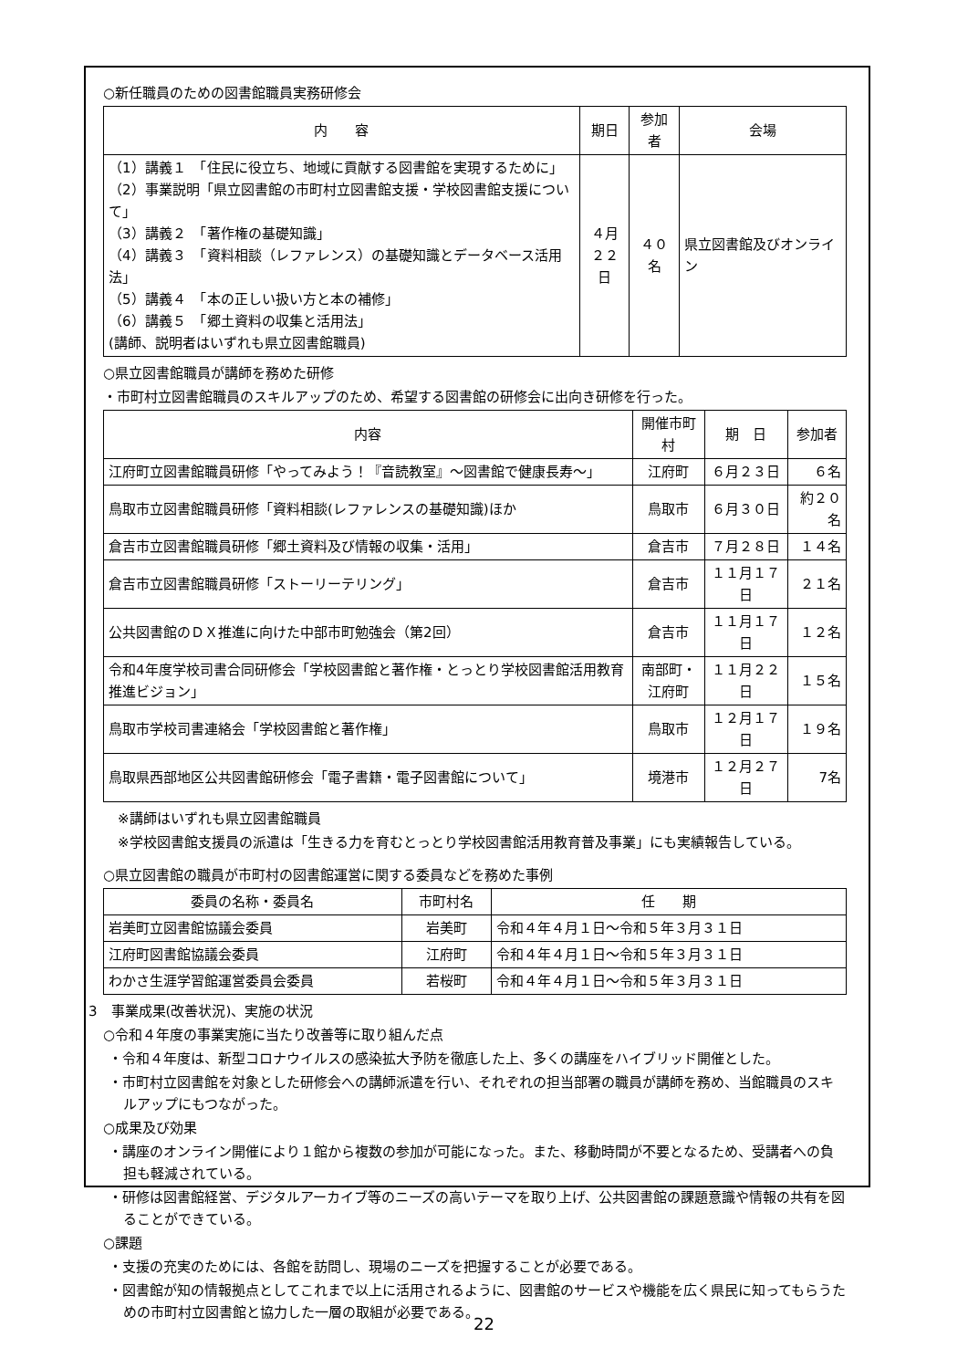○新任職員のための図書館職員実務研修会
| 内 容 | 期日 | 参加者 | 会場 |
| --- | --- | --- | --- |
| （1）講義１ 「住民に役立ち、地域に貢献する図書館を実現するために」 （2）事業説明「県立図書館の市町村立図書館支援・学校図書館支援について」 （3）講義２ 「著作権の基礎知識」 （4）講義３ 「資料相談（レファレンス）の基礎知識とデータベース活用法」 （5）講義４ 「本の正しい扱い方と本の補修」 （6）講義５ 「郷土資料の収集と活用法」 (講師、説明者はいずれも県立図書館職員) | ４月 ２２日 | ４０名 | 県立図書館及びオンライン |
○県立図書館職員が講師を務めた研修
・市町村立図書館職員のスキルアップのため、希望する図書館の研修会に出向き研修を行った。
| 内容 | 開催市町村 | 期 日 | 参加者 |
| --- | --- | --- | --- |
| 江府町立図書館職員研修「やってみよう！『音読教室』～図書館で健康長寿～」 | 江府町 | ６月２３日 | ６名 |
| 鳥取市立図書館職員研修「資料相談(レファレンスの基礎知識)ほか | 鳥取市 | ６月３０日 | 約２０名 |
| 倉吉市立図書館職員研修「郷土資料及び情報の収集・活用」 | 倉吉市 | ７月２８日 | １４名 |
| 倉吉市立図書館職員研修「ストーリーテリング」 | 倉吉市 | １１月１７日 | ２１名 |
| 公共図書館のＤＸ推進に向けた中部市町勉強会（第2回） | 倉吉市 | １１月１７日 | １２名 |
| 令和4年度学校司書合同研修会「学校図書館と著作権・とっとり学校図書館活用教育推進ビジョン」 | 南部町・ 江府町 | １１月２２日 | １５名 |
| 鳥取市学校司書連絡会「学校図書館と著作権」 | 鳥取市 | １２月１７日 | １９名 |
| 鳥取県西部地区公共図書館研修会「電子書籍・電子図書館について」 | 境港市 | １２月２７日 | 7名 |
※講師はいずれも県立図書館職員
※学校図書館支援員の派遣は「生きる力を育むとっとり学校図書館活用教育普及事業」にも実績報告している。
○県立図書館の職員が市町村の図書館運営に関する委員などを務めた事例
| 委員の名称・委員名 | 市町村名 | 任 期 |
| --- | --- | --- |
| 岩美町立図書館協議会委員 | 岩美町 | 令和４年４月１日～令和５年３月３１日 |
| 江府町図書館協議会委員 | 江府町 | 令和４年４月１日～令和５年３月３１日 |
| わかさ生涯学習館運営委員会委員 | 若桜町 | 令和４年４月１日～令和５年３月３１日 |
3　事業成果(改善状況)、実施の状況
○令和４年度の事業実施に当たり改善等に取り組んだ点
・令和４年度は、新型コロナウイルスの感染拡大予防を徹底した上、多くの講座をハイブリッド開催とした。
・市町村立図書館を対象とした研修会への講師派遣を行い、それぞれの担当部署の職員が講師を務め、当館職員のスキルアップにもつながった。
○成果及び効果
・講座のオンライン開催により１館から複数の参加が可能になった。また、移動時間が不要となるため、受講者への負担も軽減されている。
・研修は図書館経営、デジタルアーカイブ等のニーズの高いテーマを取り上げ、公共図書館の課題意識や情報の共有を図ることができている。
○課題
・支援の充実のためには、各館を訪問し、現場のニーズを把握することが必要である。
・図書館が知の情報拠点としてこれまで以上に活用されるように、図書館のサービスや機能を広く県民に知ってもらうための市町村立図書館と協力した一層の取組が必要である。
22